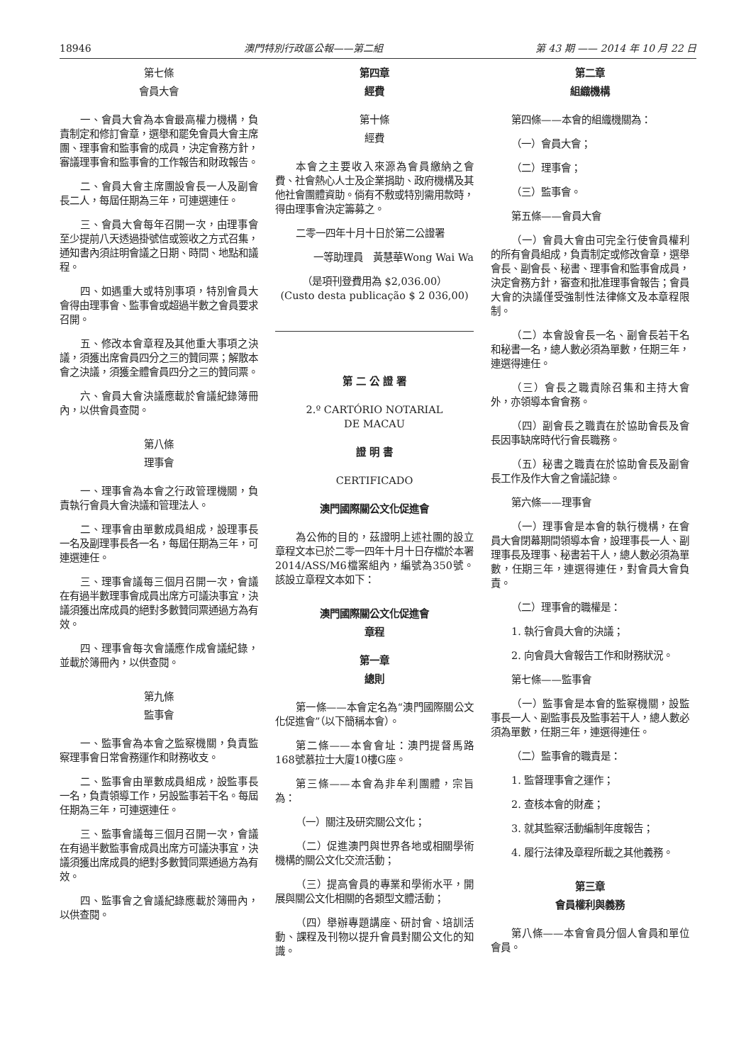18946 澳門特別行政區公報——第二組 第 43 期 —— 2014 年 10 月 22 日
第七條
會員大會
一、會員大會為本會最高權力機構，負責制定和修訂會章，選舉和罷免會員大會主席團、理事會和監事會的成員，決定會務方針，審議理事會和監事會的工作報告和財政報告。
二、會員大會主席團設會長一人及副會長二人，每屆任期為三年，可連選連任。
三、會員大會每年召開一次，由理事會至少提前八天透過掛號信或簽收之方式召集，通知書內須註明會議之日期、時間、地點和議程。
四、如遇重大或特別事項，特別會員大會得由理事會、監事會或超過半數之會員要求召開。
五、修改本會章程及其他重大事項之決議，須獲出席會員四分之三的贊同票；解散本會之決議，須獲全體會員四分之三的贊同票。
六、會員大會決議應載於會議紀錄簿冊內，以供會員查閱。
第八條
理事會
一、理事會為本會之行政管理機關，負責執行會員大會決議和管理法人。
二、理事會由單數成員組成，設理事長一名及副理事長各一名，每屆任期為三年，可連選連任。
三、理事會議每三個月召開一次，會議在有過半數理事會成員出席方可議決事宜，決議須獲出席成員的絕對多數贊同票通過方為有效。
四、理事會每次會議應作成會議紀錄，並載於簿冊內，以供查閱。
第九條
監事會
一、監事會為本會之監察機關，負責監察理事會日常會務運作和財務收支。
二、監事會由單數成員組成，設監事長一名，負責領導工作，另設監事若干名。每屆任期為三年，可連選連任。
三、監事會議每三個月召開一次，會議在有過半數監事會成員出席方可議決事宜，決議須獲出席成員的絕對多數贊同票通過方為有效。
四、監事會之會議紀錄應載於簿冊內，以供查閱。
第四章
經費
第十條
經費
本會之主要收入來源為會員繳納之會費、社會熱心人士及企業捐助、政府機構及其他社會團體資助。倘有不敷或特別需用款時，得由理事會決定籌募之。
二零一四年十月十日於第二公證署
一等助理員　黃慧華Wong Wai Wa
（是項刊登費用為 $2,036.00）
(Custo desta publicação $ 2 036,00)
第 二 公 證 署
2.º CARTÓRIO NOTARIAL
DE MACAU
證 明 書
CERTIFICADO
澳門國際關公文化促進會
為公佈的目的，茲證明上述社團的設立章程文本已於二零一四年十月十日存檔於本署2014/ASS/M6檔案組內，編號為350號。該設立章程文本如下：
澳門國際關公文化促進會
章程
第一章
總則
第一條——本會定名為“澳門國際關公文化促進會”（以下簡稱本會）。
第二條——本會會址：澳門提督馬路168號慕拉士大廈10樓G座。
第三條——本會為非牟利團體，宗旨為：
（一）關注及研究關公文化；
（二）促進澳門與世界各地或相關學術機構的關公文化交流活動；
（三）提高會員的專業和學術水平，開展與關公文化相關的各類型文體活動；
（四）舉辦專題講座、研討會、培訓活動、課程及刊物以提升會員對關公文化的知識。
第二章
組織機構
第四條——本會的組織機關為：
（一）會員大會；
（二）理事會；
（三）監事會。
第五條——會員大會
（一）會員大會由可完全行使會員權利的所有會員組成，負責制定或修改會章，選舉會長、副會長、秘書、理事會和監事會成員，決定會務方針，審查和批准理事會報告；會員大會的決議僅受強制性法律條文及本章程限制。
（二）本會設會長一名、副會長若干名和秘書一名，總人數必須為單數，任期三年，連選得連任。
（三）會長之職責除召集和主持大會外，亦領導本會會務。
（四）副會長之職責在於協助會長及會長因事缺席時代行會長職務。
（五）秘書之職責在於協助會長及副會長工作及作大會之會議記錄。
第六條——理事會
（一）理事會是本會的執行機構，在會員大會閉幕期間領導本會，設理事長一人、副理事長及理事、秘書若干人，總人數必須為單數，任期三年，連選得連任，對會員大會負責。
（二）理事會的職權是：
1. 執行會員大會的決議；
2. 向會員大會報告工作和財務狀況。
第七條——監事會
（一）監事會是本會的監察機關，設監事長一人、副監事長及監事若干人，總人數必須為單數，任期三年，連選得連任。
（二）監事會的職責是：
1. 監督理事會之運作；
2. 查核本會的財產；
3. 就其監察活動編制年度報告；
4. 履行法律及章程所載之其他義務。
第三章
會員權利與義務
第八條——本會會員分個人會員和單位會員。